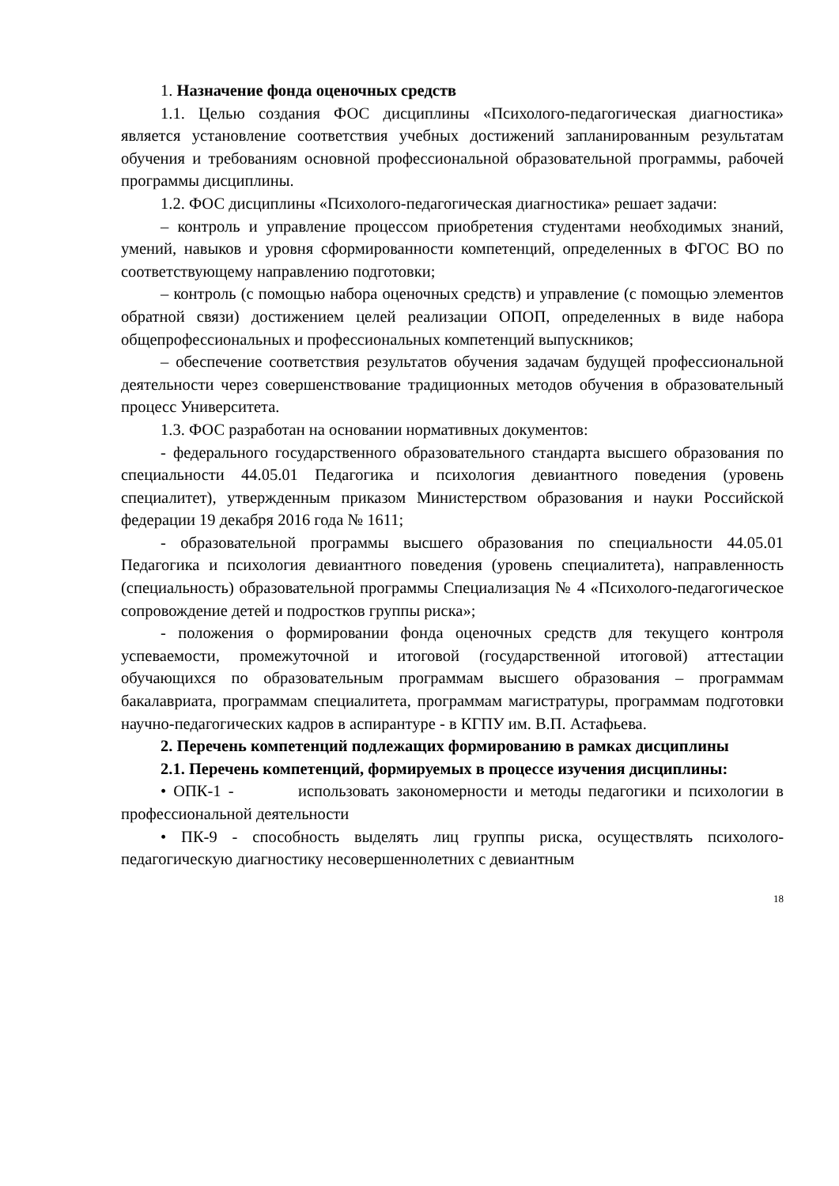1. Назначение фонда оценочных средств
1.1. Целью создания ФОС дисциплины «Психолого-педагогическая диагностика» является установление соответствия учебных достижений запланированным результатам обучения и требованиям основной профессиональной образовательной программы, рабочей программы дисциплины.
1.2. ФОС дисциплины «Психолого-педагогическая диагностика» решает задачи:
– контроль и управление процессом приобретения студентами необходимых знаний, умений, навыков и уровня сформированности компетенций, определенных в ФГОС ВО по соответствующему направлению подготовки;
– контроль (с помощью набора оценочных средств) и управление (с помощью элементов обратной связи) достижением целей реализации ОПОП, определенных в виде набора общепрофессиональных и профессиональных компетенций выпускников;
– обеспечение соответствия результатов обучения задачам будущей профессиональной деятельности через совершенствование традиционных методов обучения в образовательный процесс Университета.
1.3. ФОС разработан на основании нормативных документов:
- федерального государственного образовательного стандарта высшего образования по специальности 44.05.01 Педагогика и психология девиантного поведения (уровень специалитет), утвержденным приказом Министерством образования и науки Российской федерации 19 декабря 2016 года № 1611;
- образовательной программы высшего образования по специальности 44.05.01 Педагогика и психология девиантного поведения (уровень специалитета), направленность (специальность) образовательной программы Специализация № 4 «Психолого-педагогическое сопровождение детей и подростков группы риска»;
- положения о формировании фонда оценочных средств для текущего контроля успеваемости, промежуточной и итоговой (государственной итоговой) аттестации обучающихся по образовательным программам высшего образования – программам бакалавриата, программам специалитета, программам магистратуры, программам подготовки научно-педагогических кадров в аспирантуре - в КГПУ им. В.П. Астафьева.
2. Перечень компетенций подлежащих формированию в рамках дисциплины
2.1. Перечень компетенций, формируемых в процессе изучения дисциплины:
• ОПК-1 - использовать закономерности и методы педагогики и психологии в профессиональной деятельности
• ПК-9 - способность выделять лиц группы риска, осуществлять психолого-педагогическую диагностику несовершеннолетних с девиантным
18